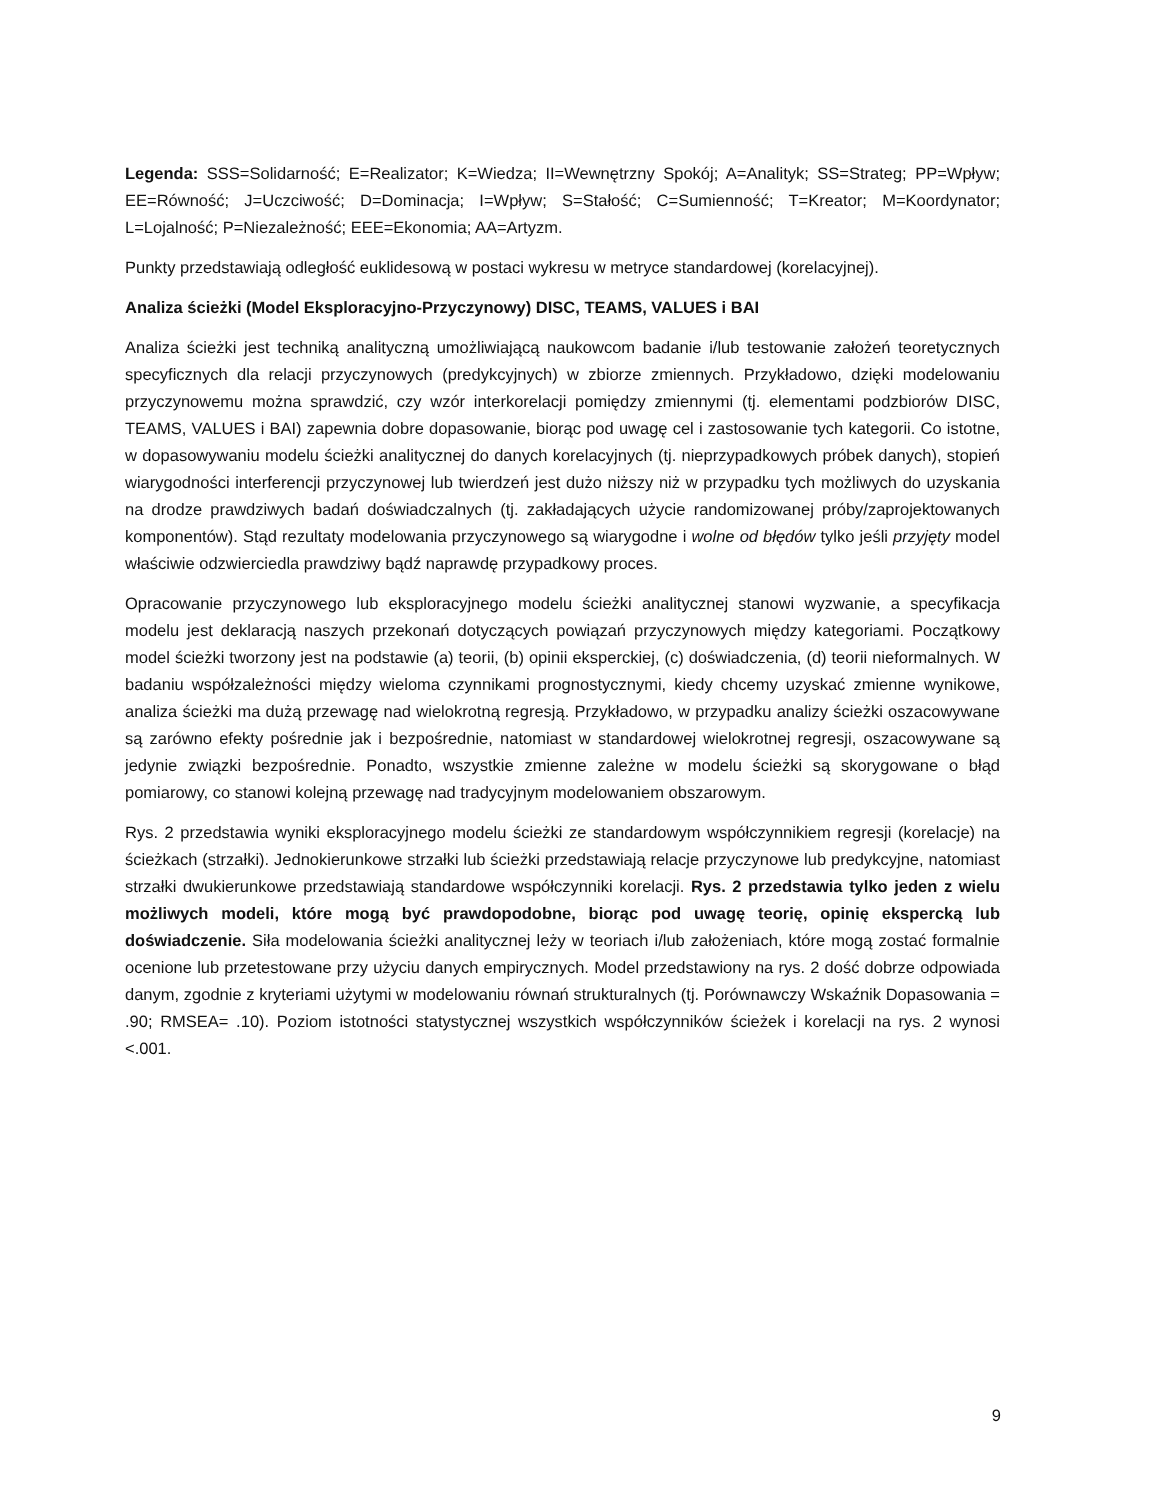Legenda: SSS=Solidarność; E=Realizator; K=Wiedza; II=Wewnętrzny Spokój; A=Analityk; SS=Strateg; PP=Wpływ; EE=Równość; J=Uczciwość; D=Dominacja; I=Wpływ; S=Stałość; C=Sumienność; T=Kreator; M=Koordynator; L=Lojalność; P=Niezależność; EEE=Ekonomia; AA=Artyzm.
Punkty przedstawiają odległość euklidesową w postaci wykresu w metryce standardowej (korelacyjnej).
Analiza ścieżki (Model Eksploracyjno-Przyczynowy) DISC, TEAMS, VALUES i BAI
Analiza ścieżki jest techniką analityczną umożliwiającą naukowcom badanie i/lub testowanie założeń teoretycznych specyficznych dla relacji przyczynowych (predykcyjnych) w zbiorze zmiennych. Przykładowo, dzięki modelowaniu przyczynowemu można sprawdzić, czy wzór interkorelacji pomiędzy zmiennymi (tj. elementami podzbiorów DISC, TEAMS, VALUES i BAI) zapewnia dobre dopasowanie, biorąc pod uwagę cel i zastosowanie tych kategorii. Co istotne, w dopasowywaniu modelu ścieżki analitycznej do danych korelacyjnych (tj. nieprzypadkowych próbek danych), stopień wiarygodności interferencji przyczynowej lub twierdzeń jest dużo niższy niż w przypadku tych możliwych do uzyskania na drodze prawdziwych badań doświadczalnych (tj. zakładających użycie randomizowanej próby/zaprojektowanych komponentów). Stąd rezultaty modelowania przyczynowego są wiarygodne i wolne od błędów tylko jeśli przyjęty model właściwie odzwierciedla prawdziwy bądź naprawdę przypadkowy proces.
Opracowanie przyczynowego lub eksploracyjnego modelu ścieżki analitycznej stanowi wyzwanie, a specyfikacja modelu jest deklaracją naszych przekonań dotyczących powiązań przyczynowych między kategoriami. Początkowy model ścieżki tworzony jest na podstawie (a) teorii, (b) opinii eksperckiej, (c) doświadczenia, (d) teorii nieformalnych. W badaniu współzależności między wieloma czynnikami prognostycznymi, kiedy chcemy uzyskać zmienne wynikowe, analiza ścieżki ma dużą przewagę nad wielokrotną regresją. Przykładowo, w przypadku analizy ścieżki oszacowywane są zarówno efekty pośrednie jak i bezpośrednie, natomiast w standardowej wielokrotnej regresji, oszacowywane są jedynie związki bezpośrednie. Ponadto, wszystkie zmienne zależne w modelu ścieżki są skorygowane o błąd pomiarowy, co stanowi kolejną przewagę nad tradycyjnym modelowaniem obszarowym.
Rys. 2 przedstawia wyniki eksploracyjnego modelu ścieżki ze standardowym współczynnikiem regresji (korelacje) na ścieżkach (strzałki). Jednokierunkowe strzałki lub ścieżki przedstawiają relacje przyczynowe lub predykcyjne, natomiast strzałki dwukierunkowe przedstawiają standardowe współczynniki korelacji. Rys. 2 przedstawia tylko jeden z wielu możliwych modeli, które mogą być prawdopodobne, biorąc pod uwagę teorię, opinię ekspercką lub doświadczenie. Siła modelowania ścieżki analitycznej leży w teoriach i/lub założeniach, które mogą zostać formalnie ocenione lub przetestowane przy użyciu danych empirycznych. Model przedstawiony na rys. 2 dość dobrze odpowiada danym, zgodnie z kryteriami użytymi w modelowaniu równań strukturalnych (tj. Porównawczy Wskaźnik Dopasowania = .90; RMSEA= .10). Poziom istotności statystycznej wszystkich współczynników ścieżek i korelacji na rys. 2 wynosi <.001.
9